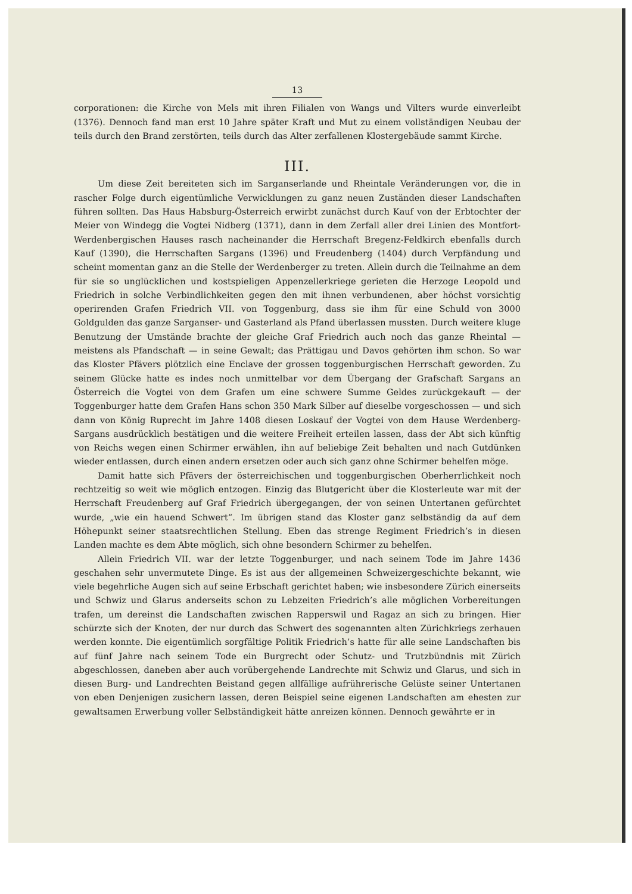13
corporationen: die Kirche von Mels mit ihren Filialen von Wangs und Vilters wurde einverleibt (1376). Dennoch fand man erst 10 Jahre später Kraft und Mut zu einem vollständigen Neubau der teils durch den Brand zerstörten, teils durch das Alter zerfallenen Klostergebäude sammt Kirche.
III.
Um diese Zeit bereiteten sich im Sarganserlande und Rheintale Veränderungen vor, die in rascher Folge durch eigentümliche Verwicklungen zu ganz neuen Zuständen dieser Landschaften führen sollten. Das Haus Habsburg-Österreich erwirbt zunächst durch Kauf von der Erbtochter der Meier von Windegg die Vogtei Nidberg (1371), dann in dem Zerfall aller drei Linien des Montfort-Werdenbergischen Hauses rasch nacheinander die Herrschaft Bregenz-Feldkirch ebenfalls durch Kauf (1390), die Herrschaften Sargans (1396) und Freudenberg (1404) durch Verpfändung und scheint momentan ganz an die Stelle der Werdenberger zu treten. Allein durch die Teilnahme an dem für sie so unglücklichen und kostspieligen Appenzellerkriege gerieten die Herzoge Leopold und Friedrich in solche Verbindlichkeiten gegen den mit ihnen verbundenen, aber höchst vorsichtig operirenden Grafen Friedrich VII. von Toggenburg, dass sie ihm für eine Schuld von 3000 Goldgulden das ganze Sarganser- und Gasterland als Pfand überlassen mussten. Durch weitere kluge Benutzung der Umstände brachte der gleiche Graf Friedrich auch noch das ganze Rheintal — meistens als Pfandschaft — in seine Gewalt; das Prättigau und Davos gehörten ihm schon. So war das Kloster Pfävers plötzlich eine Enclave der grossen toggenburgischen Herrschaft geworden. Zu seinem Glücke hatte es indes noch unmittelbar vor dem Übergang der Grafschaft Sargans an Österreich die Vogtei von dem Grafen um eine schwere Summe Geldes zurückgekauft — der Toggenburger hatte dem Grafen Hans schon 350 Mark Silber auf dieselbe vorgeschossen — und sich dann von König Ruprecht im Jahre 1408 diesen Loskauf der Vogtei von dem Hause Werdenberg-Sargans ausdrücklich bestätigen und die weitere Freiheit erteilen lassen, dass der Abt sich künftig von Reichs wegen einen Schirmer erwählen, ihn auf beliebige Zeit behalten und nach Gutdünken wieder entlassen, durch einen andern ersetzen oder auch sich ganz ohne Schirmer behelfen möge.
Damit hatte sich Pfävers der österreichischen und toggenburgischen Oberherrlichkeit noch rechtzeitig so weit wie möglich entzogen. Einzig das Blutgericht über die Klosterleute war mit der Herrschaft Freudenberg auf Graf Friedrich übergegangen, der von seinen Untertanen gefürchtet wurde, „wie ein hauend Schwert“. Im übrigen stand das Kloster ganz selbständig da auf dem Höhepunkt seiner staatsrechtlichen Stellung. Eben das strenge Regiment Friedrich’s in diesen Landen machte es dem Abte möglich, sich ohne besondern Schirmer zu behelfen.
Allein Friedrich VII. war der letzte Toggenburger, und nach seinem Tode im Jahre 1436 geschahen sehr unvermutete Dinge. Es ist aus der allgemeinen Schweizergeschichte bekannt, wie viele begehrliche Augen sich auf seine Erbschaft gerichtet haben; wie insbesondere Zürich einerseits und Schwiz und Glarus anderseits schon zu Lebzeiten Friedrich’s alle möglichen Vorbereitungen trafen, um dereinst die Landschaften zwischen Rapperswil und Ragaz an sich zu bringen. Hier schürzte sich der Knoten, der nur durch das Schwert des sogenannten alten Zürichkriegs zerhauen werden konnte. Die eigentümlich sorgfältige Politik Friedrich’s hatte für alle seine Landschaften bis auf fünf Jahre nach seinem Tode ein Burgrecht oder Schutz- und Trutzbündnis mit Zürich abgeschlossen, daneben aber auch vorübergehende Landrechte mit Schwiz und Glarus, und sich in diesen Burg- und Landrechten Beistand gegen allfällige aufrührerische Gelüste seiner Untertanen von eben Denjenigen zusichern lassen, deren Beispiel seine eigenen Landschaften am ehesten zur gewaltsamen Erwerbung voller Selbständigkeit hätte anreizen können. Dennoch gewährte er in